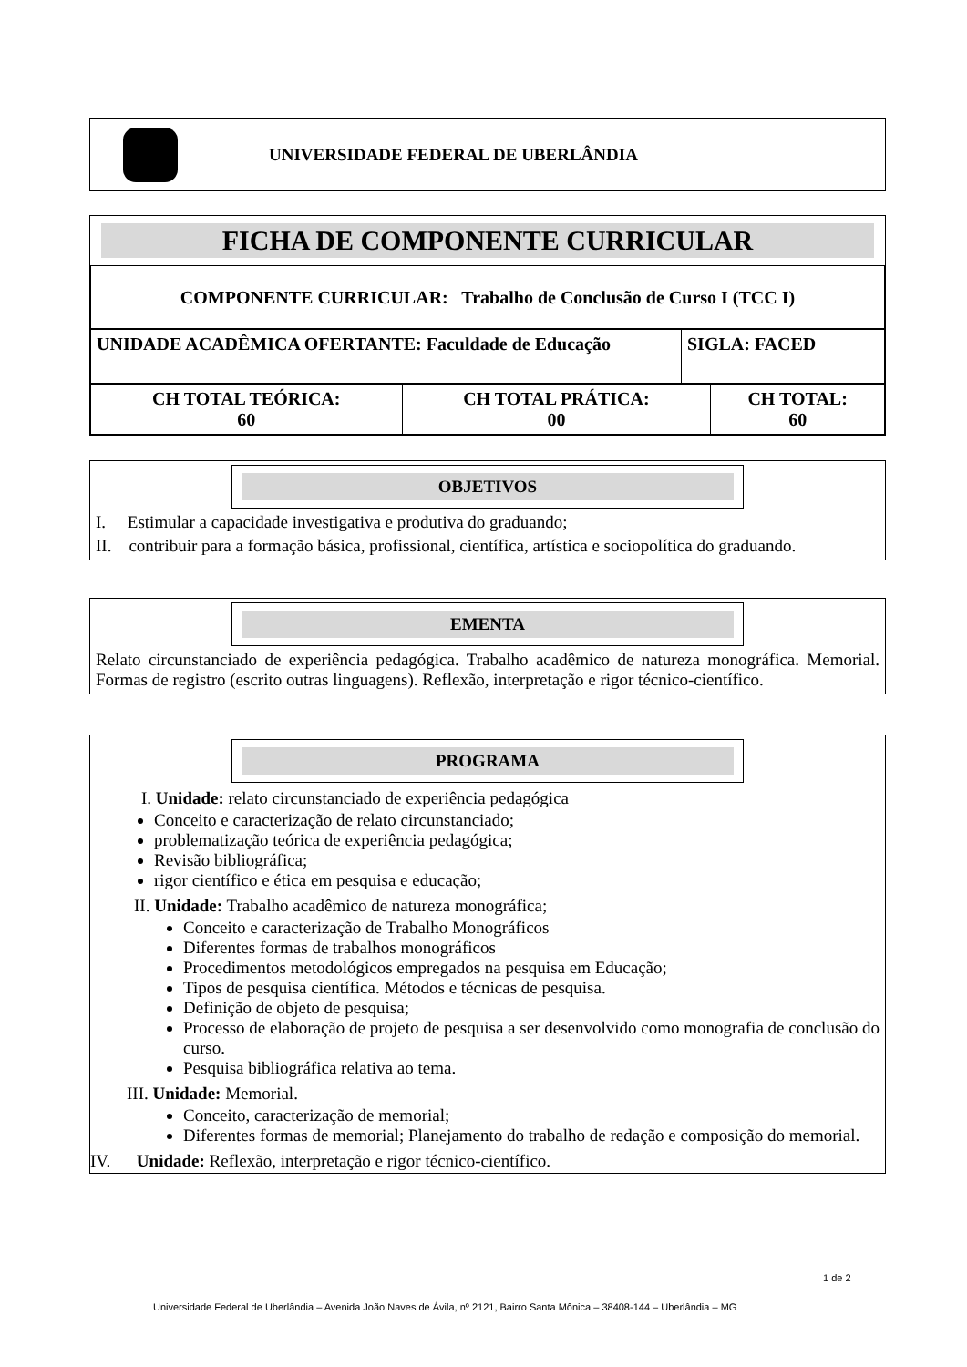UNIVERSIDADE FEDERAL DE UBERLÂNDIA
FICHA DE COMPONENTE CURRICULAR
| COMPONENTE CURRICULAR: Trabalho de Conclusão de Curso I (TCC I) |
| UNIDADE ACADÊMICA OFERTANTE: Faculdade de Educação | SIGLA: FACED |
| CH TOTAL TEÓRICA: 60 | CH TOTAL PRÁTICA: 00 | CH TOTAL: 60 |
OBJETIVOS
I. Estimular a capacidade investigativa e produtiva do graduando;
II. contribuir para a formação básica, profissional, científica, artística e sociopolítica do graduando.
EMENTA
Relato circunstanciado de experiência pedagógica. Trabalho acadêmico de natureza monográfica. Memorial. Formas de registro (escrito outras linguagens). Reflexão, interpretação e rigor técnico-científico.
PROGRAMA
I. Unidade: relato circunstanciado de experiência pedagógica
Conceito e caracterização de relato circunstanciado;
problematização teórica de experiência pedagógica;
Revisão bibliográfica;
rigor científico e ética em pesquisa e educação;
II. Unidade: Trabalho acadêmico de natureza monográfica;
Conceito e caracterização de Trabalho Monográficos
Diferentes formas de trabalhos monográficos
Procedimentos metodológicos empregados na pesquisa em Educação;
Tipos de pesquisa científica. Métodos e técnicas de pesquisa.
Definição de objeto de pesquisa;
Processo de elaboração de projeto de pesquisa a ser desenvolvido como monografia de conclusão do curso.
Pesquisa bibliográfica relativa ao tema.
III. Unidade: Memorial.
Conceito, caracterização de memorial;
Diferentes formas de memorial; Planejamento do trabalho de redação e composição do memorial.
IV. Unidade: Reflexão, interpretação e rigor técnico-científico.
1 de 2
Universidade Federal de Uberlândia – Avenida João Naves de Ávila, nº 2121, Bairro Santa Mônica – 38408-144 – Uberlândia – MG